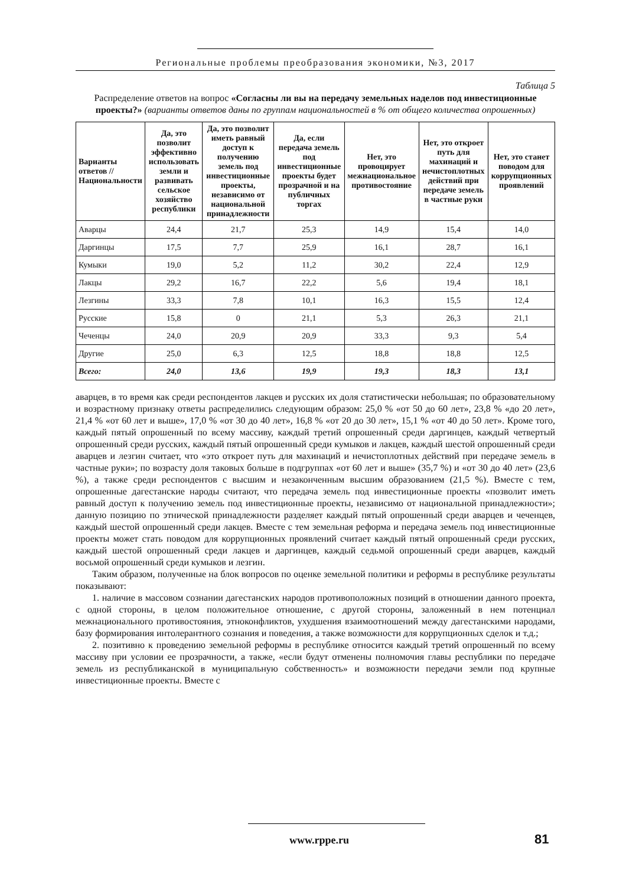Региональные проблемы преобразования экономики, №3, 2017
Таблица 5
Распределение ответов на вопрос «Согласны ли вы на передачу земельных наделов под инвестиционные проекты?» (варианты ответов даны по группам национальностей в % от общего количества опрошенных)
| Варианты ответов // Национальности | Да, это позволит эффективно использовать земли и развивать сельское хозяйство республики | Да, это позволит иметь равный доступ к получению земель под инвестиционные проекты, независимо от национальной принадлежности | Да, если передача земель под инвестиционные проекты будет прозрачной и на публичных торгах | Нет, это провоцирует межнациональное противостояние | Нет, это откроет путь для махинаций и нечистоплотных действий при передаче земель в частные руки | Нет, это станет поводом для коррупционных проявлений |
| --- | --- | --- | --- | --- | --- | --- |
| Аварцы | 24,4 | 21,7 | 25,3 | 14,9 | 15,4 | 14,0 |
| Даргинцы | 17,5 | 7,7 | 25,9 | 16,1 | 28,7 | 16,1 |
| Кумыки | 19,0 | 5,2 | 11,2 | 30,2 | 22,4 | 12,9 |
| Лакцы | 29,2 | 16,7 | 22,2 | 5,6 | 19,4 | 18,1 |
| Лезгины | 33,3 | 7,8 | 10,1 | 16,3 | 15,5 | 12,4 |
| Русские | 15,8 | 0 | 21,1 | 5,3 | 26,3 | 21,1 |
| Чеченцы | 24,0 | 20,9 | 20,9 | 33,3 | 9,3 | 5,4 |
| Другие | 25,0 | 6,3 | 12,5 | 18,8 | 18,8 | 12,5 |
| Всего: | 24,0 | 13,6 | 19,9 | 19,3 | 18,3 | 13,1 |
аварцев, в то время как среди респондентов лакцев и русских их доля статистически небольшая; по образовательному и возрастному признаку ответы распределились следующим образом: 25,0 % «от 50 до 60 лет», 23,8 % «до 20 лет», 21,4 % «от 60 лет и выше», 17,0 % «от 30 до 40 лет», 16,8 % «от 20 до 30 лет», 15,1 % «от 40 до 50 лет». Кроме того, каждый пятый опрошенный по всему массиву, каждый третий опрошенный среди даргинцев, каждый четвертый опрошенный среди русских, каждый пятый опрошенный среди кумыков и лакцев, каждый шестой опрошенный среди аварцев и лезгин считает, что «это откроет путь для махинаций и нечистоплотных действий при передаче земель в частные руки»; по возрасту доля таковых больше в подгруппах «от 60 лет и выше» (35,7 %) и «от 30 до 40 лет» (23,6 %), а также среди респондентов с высшим и незаконченным высшим образованием (21,5 %). Вместе с тем, опрошенные дагестанские народы считают, что передача земель под инвестиционные проекты «позволит иметь равный доступ к получению земель под инвестиционные проекты, независимо от национальной принадлежности»; данную позицию по этнической принадлежности разделяет каждый пятый опрошенный среди аварцев и чеченцев, каждый шестой опрошенный среди лакцев. Вместе с тем земельная реформа и передача земель под инвестиционные проекты может стать поводом для коррупционных проявлений считает каждый пятый опрошенный среди русских, каждый шестой опрошенный среди лакцев и даргинцев, каждый седьмой опрошенный среди аварцев, каждый восьмой опрошенный среди кумыков и лезгин.
Таким образом, полученные на блок вопросов по оценке земельной политики и реформы в республике результаты показывают:
1. наличие в массовом сознании дагестанских народов противоположных позиций в отношении данного проекта, с одной стороны, в целом положительное отношение, с другой стороны, заложенный в нем потенциал межнационального противостояния, этноконфликтов, ухудшения взаимоотношений между дагестанскими народами, базу формирования интолерантного сознания и поведения, а также возможности для коррупционных сделок и т.д.;
2. позитивно к проведению земельной реформы в республике относится каждый третий опрошенный по всему массиву при условии ее прозрачности, а также, «если будут отменены полномочия главы республики по передаче земель из республиканской в муниципальную собственность» и возможности передачи земли под крупные инвестиционные проекты. Вместе с
www.rppe.ru 81